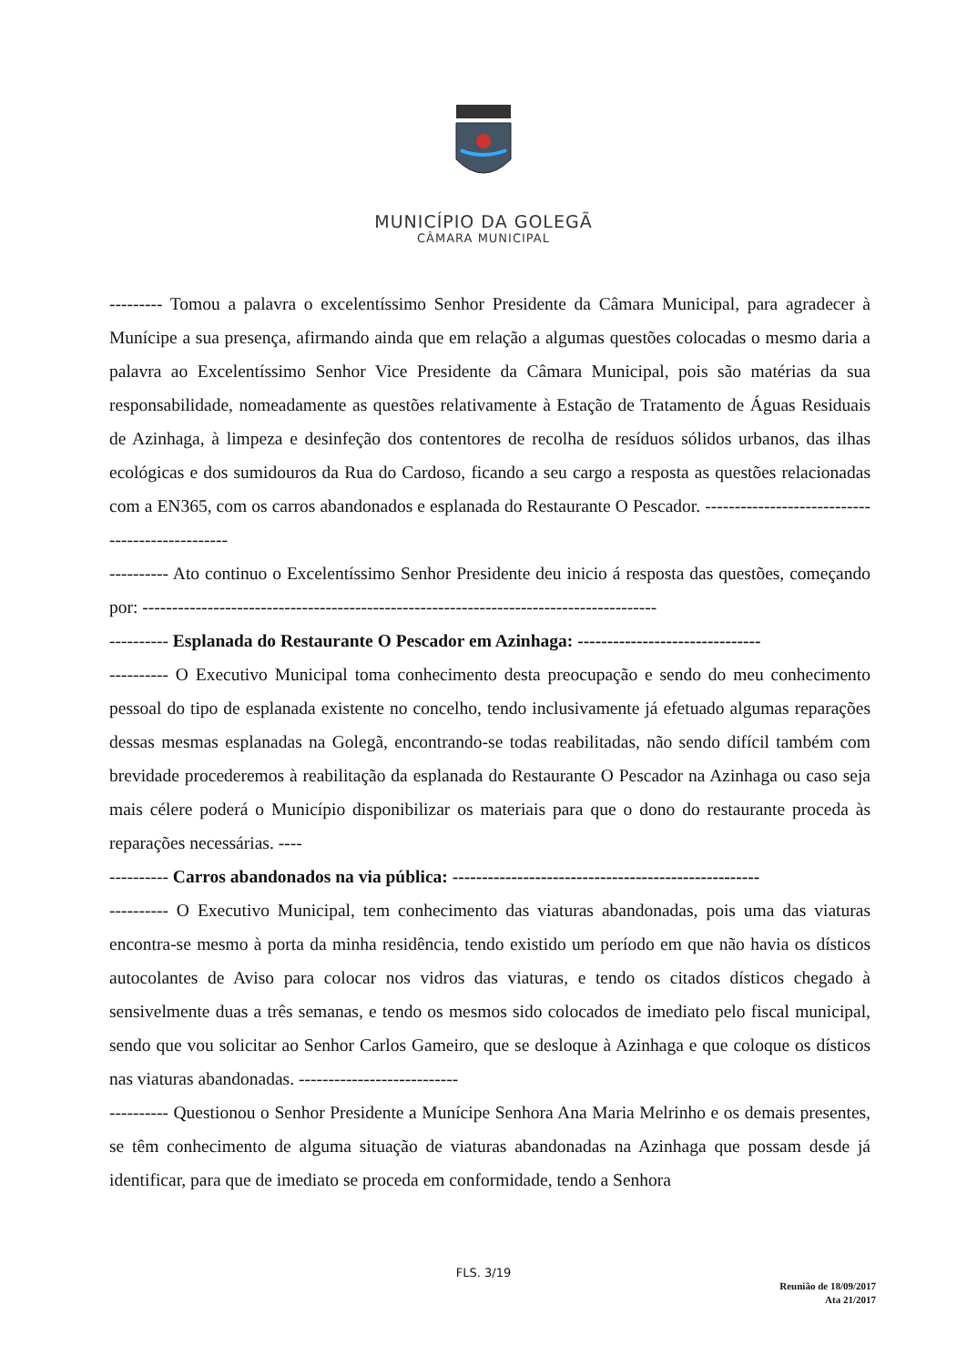MUNICÍPIO DA GOLEGÃ
CÂMARA MUNICIPAL
--------- Tomou a palavra o excelentíssimo Senhor Presidente da Câmara Municipal, para agradecer à Munícipe a sua presença, afirmando ainda que em relação a algumas questões colocadas o mesmo daria a palavra ao Excelentíssimo Senhor Vice Presidente da Câmara Municipal, pois são matérias da sua responsabilidade, nomeadamente as questões relativamente à Estação de Tratamento de Águas Residuais de Azinhaga, à limpeza e desinfeção dos contentores de recolha de resíduos sólidos urbanos, das ilhas ecológicas e dos sumidouros da Rua do Cardoso, ficando a seu cargo a resposta as questões relacionadas com a EN365, com os carros abandonados e esplanada do Restaurante O Pescador. ------------------------------------------------
---------- Ato continuo o Excelentíssimo Senhor Presidente deu inicio á resposta das questões, começando por: ---------------------------------------------------------------------------------------
---------- Esplanada do Restaurante O Pescador em Azinhaga: -------------------------------
---------- O Executivo Municipal toma conhecimento desta preocupação e sendo do meu conhecimento pessoal do tipo de esplanada existente no concelho, tendo inclusivamente já efetuado algumas reparações dessas mesmas esplanadas na Golegã, encontrando-se todas reabilitadas, não sendo difícil também com brevidade procederemos à reabilitação da esplanada do Restaurante O Pescador na Azinhaga ou caso seja mais célere poderá o Município disponibilizar os materiais para que o dono do restaurante proceda às reparações necessárias. ----
---------- Carros abandonados na via pública: ----------------------------------------------------
---------- O Executivo Municipal, tem conhecimento das viaturas abandonadas, pois uma das viaturas encontra-se mesmo à porta da minha residência, tendo existido um período em que não havia os dísticos autocolantes de Aviso para colocar nos vidros das viaturas, e tendo os citados dísticos chegado à sensivelmente duas a três semanas, e tendo os mesmos sido colocados de imediato pelo fiscal municipal, sendo que vou solicitar ao Senhor Carlos Gameiro, que se desloque à Azinhaga e que coloque os dísticos nas viaturas abandonadas. ---------------------------
---------- Questionou o Senhor Presidente a Munícipe Senhora Ana Maria Melrinho e os demais presentes, se têm conhecimento de alguma situação de viaturas abandonadas na Azinhaga que possam desde já identificar, para que de imediato se proceda em conformidade, tendo a Senhora
FLS. 3/19
Reunião de 18/09/2017
Ata 21/2017